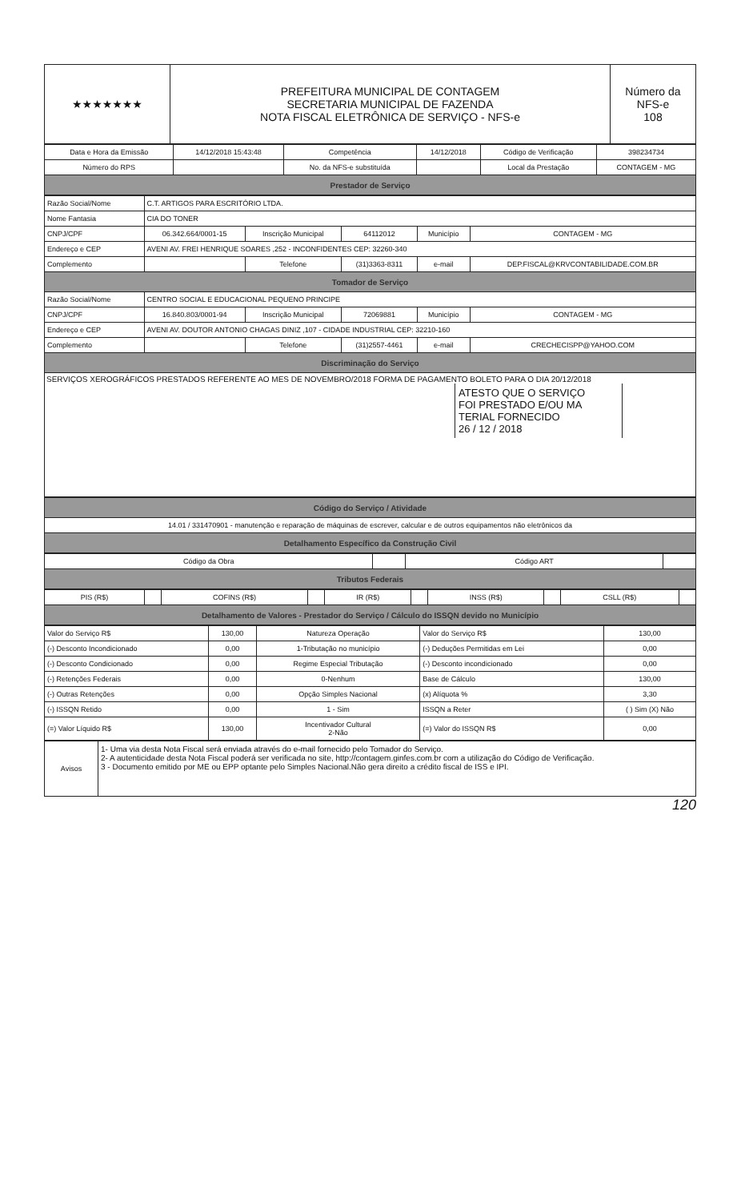| ★★★★★★★ | PREFEITURA MUNICIPAL DE CONTAGEM SECRETARIA MUNICIPAL DE FAZENDA NOTA FISCAL ELETRÔNICA DE SERVIÇO - NFS-e | Número da NFS-e 108 |
| Data e Hora da Emissão | 14/12/2018 15:43:48 | Competência | 14/12/2018 | Código de Verificação | 398234734 |
| Número do RPS | | No. da NFS-e substituída | | Local da Prestação | CONTAGEM - MG |
| Prestador de Serviço | | | | | |
| Razão Social/Nome | C.T. ARTIGOS PARA ESCRITÓRIO LTDA. | | | | |
| Nome Fantasia | CIA DO TONER | | | | |
| CNPJ/CPF | 06.342.664/0001-15 | Inscrição Municipal | 64112012 | Município | CONTAGEM - MG |
| Endereço e CEP | AVENI AV. FREI HENRIQUE SOARES ,252 - INCONFIDENTES CEP: 32260-340 | | | | |
| Complemento | | Telefone | (31)3363-8311 | e-mail | DEP.FISCAL@KRVCONTABILIDADE.COM.BR |
| Tomador de Serviço | | | | | |
| Razão Social/Nome | CENTRO SOCIAL E EDUCACIONAL PEQUENO PRINCIPE | | | | |
| CNPJ/CPF | 16.840.803/0001-94 | Inscrição Municipal | 72069881 | Município | CONTAGEM - MG |
| Endereço e CEP | AVENI AV. DOUTOR ANTONIO CHAGAS DINIZ ,107 - CIDADE INDUSTRIAL CEP: 32210-160 | | | | |
| Complemento | | Telefone | (31)2557-4461 | e-mail | CRECHECISPP@YAHOO.COM |
| Discriminação do Serviço | | | | | |
SERVIÇOS XEROGRÁFICOS PRESTADOS REFERENTE AO MES DE NOVEMBRO/2018 FORMA DE PAGAMENTO BOLETO PARA O DIA 20/12/2018
ATESTO QUE O SERVIÇO
FOI PRESTADO E/OU MA
TERIAL FORNECIDO
26 / 12 / 2018
| Código do Serviço / Atividade |
| 14.01 / 331470901 - manutenção e reparação de máquinas de escrever, calcular e de outros equipamentos não eletrônicos da |
| Detalhamento Específico da Construção Civil |
| Código da Obra | | Código ART | |
| Tributos Federais | | | |
| PIS (R$) | | COFINS (R$) | | IR (R$) | | INSS (R$) | | CSLL (R$) | |
| Detalhamento de Valores - Prestador do Serviço / Cálculo do ISSQN devido no Município | | | | | | | | | |
| Valor do Serviço R$ | 130,00 | Natureza Operação | Valor do Serviço R$ | 130,00 |
| (-) Desconto Incondicionado | 0,00 | 1-Tributação no município | (-) Deduções Permitidas em Lei | 0,00 |
| (-) Desconto Condicionado | 0,00 | Regime Especial Tributação | (-) Desconto incondicionado | 0,00 |
| (-) Retenções Federais | 0,00 | 0-Nenhum | Base de Cálculo | 130,00 |
| (-) Outras Retenções | 0,00 | Opção Simples Nacional | (x) Alíquota % | 3,30 |
| (-) ISSQN Retido | 0,00 | 1 - Sim | ISSQN a Reter | ( ) Sim (X) Não |
| (=) Valor Líquido R$ | 130,00 | Incentivador Cultural 2-Não | (=) Valor do ISSQN R$ | 0,00 |
| Avisos | 1- Uma via desta Nota Fiscal será enviada através do e-mail fornecido pelo Tomador do Serviço. 2- A autenticidade desta Nota Fiscal poderá ser verificada no site, http://contagem.ginfes.com.br com a utilização do Código de Verificação. 3 - Documento emitido por ME ou EPP optante pelo Simples Nacional.Não gera direito a crédito fiscal de ISS e IPI. |
120